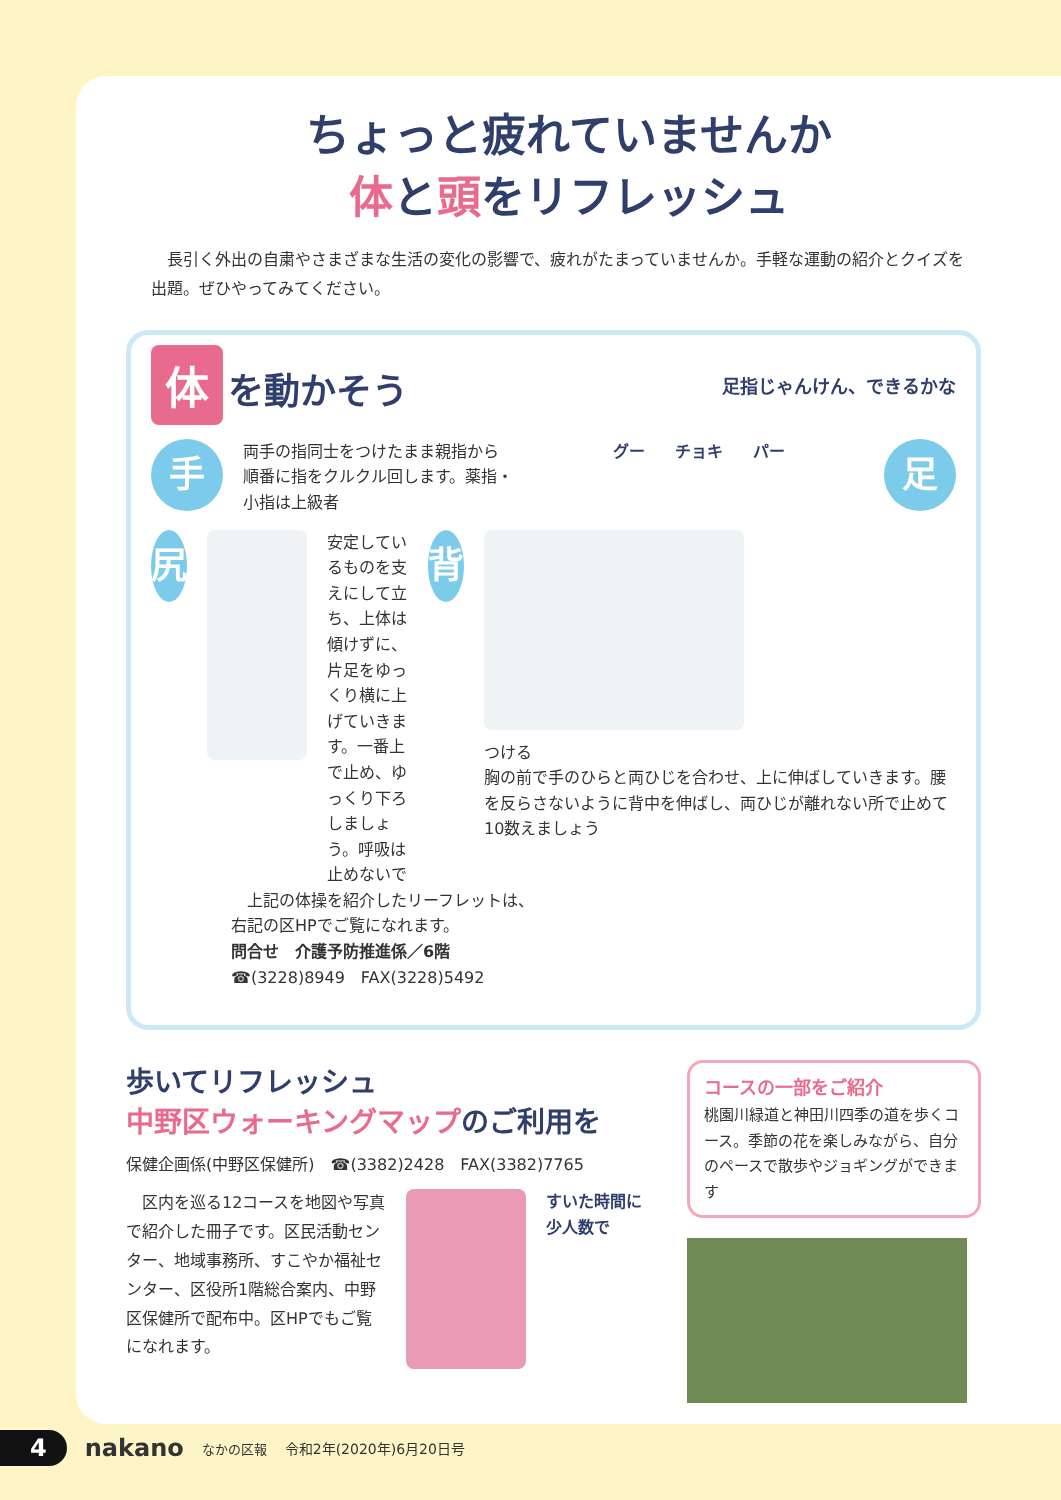ちょっと疲れていませんか
体と頭をリフレッシュ
　長引く外出の自粛やさまざまな生活の変化の影響で、疲れがたまっていませんか。手軽な運動の紹介とクイズを出題。ぜひやってみてください。
体 を動かそう
足指じゃんけん、できるかな
手
両手の指同士をつけたまま親指から順番に指をクルクル回します。薬指・小指は上級者
グー チョキ パー
足
尻
安定しているものを支えにして立ち、上体は傾けずに、片足をゆっくり横に上げていきます。一番上で止め、ゆっくり下ろしましょう。呼吸は止めないで
背
つける
胸の前で手のひらと両ひじを合わせ、上に伸ばしていきます。腰を反らさないように背中を伸ばし、両ひじが離れない所で止めて10数えましょう
　上記の体操を紹介したリーフレットは、
右記の区HPでご覧になれます。
問合せ　介護予防推進係／6階
☎(3228)8949　FAX(3228)5492
歩いてリフレッシュ
中野区ウォーキングマップのご利用を
保健企画係(中野区保健所)　☎(3382)2428　FAX(3382)7765
　区内を巡る12コースを地図や写真で紹介した冊子です。区民活動センター、地域事務所、すこやか福祉センター、区役所1階総合案内、中野区保健所で配布中。区HPでもご覧になれます。
すいた時間に
少人数で
コースの一部をご紹介
桃園川緑道と神田川四季の道を歩くコース。季節の花を楽しみながら、自分のペースで散歩やジョギングができます
4 nakano なかの区報 令和2年(2020年)6月20日号